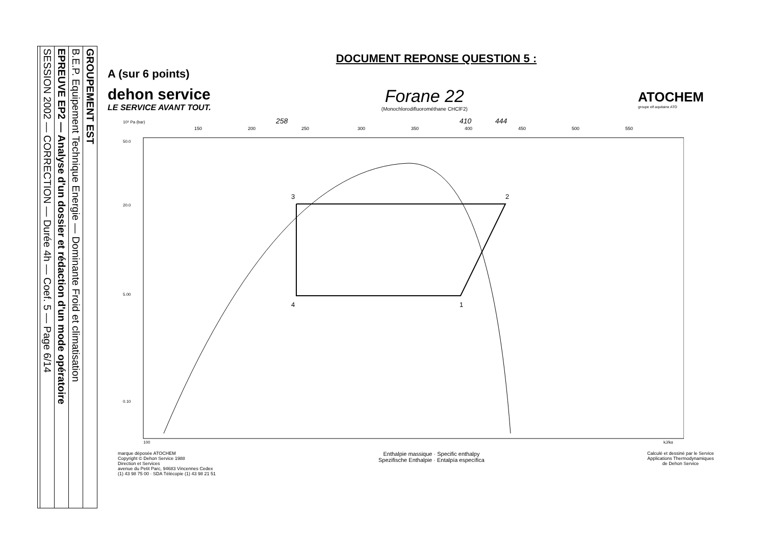GROUPEMENT EST
B.E.P. Equipement Technique Energie — Dominante Froid et climatisation
EPREUVE EP2 — Analyse d'un dossier et rédaction d'un mode opératoire
SESSION 2002 — CORRECTION — Durée 4h — Coef. 5 — Page 6/14
DOCUMENT REPONSE QUESTION 5 :
A (sur 6 points)
dehon service
LE SERVICE AVANT TOUT.
Forane 22
(Monochlorodifluorométhane CHClF2)
ATOCHEM
groupe elf aquitaine ATO
10⁵ Pa (bar)
258
410
444
150
200
250
300
350
400
450
500
550
3
2
1
4
50.0
20.0
5.00
0.10
100
kJ/kg
marque déposée ATOCHEM
Copyright © Dehon Service 1988
Direction et Services
avenue du Petit Parc, 94683 Vincennes Cedex
(1) 43 98 75 00 · SDA Télécopie (1) 43 98 21 51
Enthalpie massique · Specific enthalpy
Spezifische Enthalpie · Entalpía específica
Calculé et dessiné par le Service
Applications Thermodynamiques
de Dehon Service